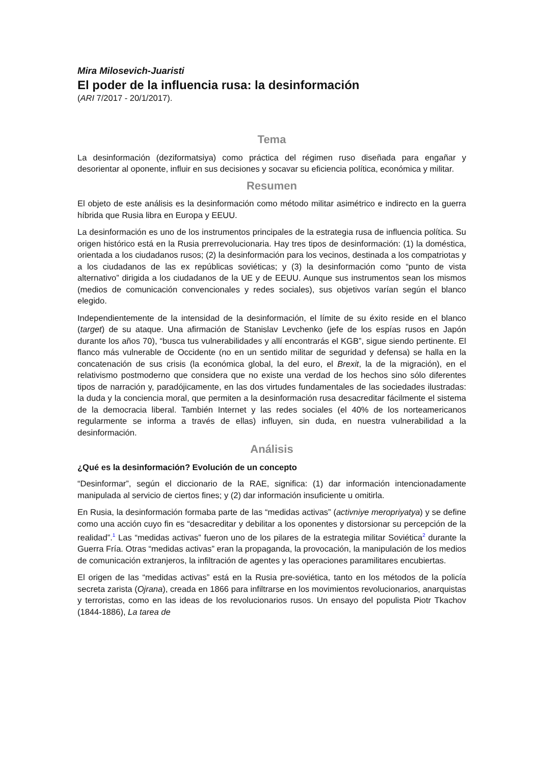Mira Milosevich-Juaristi
El poder de la influencia rusa: la desinformación
(ARI 7/2017 - 20/1/2017).
Tema
La desinformación (deziformatsiya) como práctica del régimen ruso diseñada para engañar y desorientar al oponente, influir en sus decisiones y socavar su eficiencia política, económica y militar.
Resumen
El objeto de este análisis es la desinformación como método militar asimétrico e indirecto en la guerra híbrida que Rusia libra en Europa y EEUU.
La desinformación es uno de los instrumentos principales de la estrategia rusa de influencia política. Su origen histórico está en la Rusia prerrevolucionaria. Hay tres tipos de desinformación: (1) la doméstica, orientada a los ciudadanos rusos; (2) la desinformación para los vecinos, destinada a los compatriotas y a los ciudadanos de las ex repúblicas soviéticas; y (3) la desinformación como “punto de vista alternativo” dirigida a los ciudadanos de la UE y de EEUU. Aunque sus instrumentos sean los mismos (medios de comunicación convencionales y redes sociales), sus objetivos varían según el blanco elegido.
Independientemente de la intensidad de la desinformación, el límite de su éxito reside en el blanco (target) de su ataque. Una afirmación de Stanislav Levchenko (jefe de los espías rusos en Japón durante los años 70), “busca tus vulnerabilidades y allí encontrarás el KGB”, sigue siendo pertinente. El flanco más vulnerable de Occidente (no en un sentido militar de seguridad y defensa) se halla en la concatenación de sus crisis (la económica global, la del euro, el Brexit, la de la migración), en el relativismo postmoderno que considera que no existe una verdad de los hechos sino sólo diferentes tipos de narración y, paradójicamente, en las dos virtudes fundamentales de las sociedades ilustradas: la duda y la conciencia moral, que permiten a la desinformación rusa desacreditar fácilmente el sistema de la democracia liberal. También Internet y las redes sociales (el 40% de los norteamericanos regularmente se informa a través de ellas) influyen, sin duda, en nuestra vulnerabilidad a la desinformación.
Análisis
¿Qué es la desinformación? Evolución de un concepto
“Desinformar”, según el diccionario de la RAE, significa: (1) dar información intencionadamente manipulada al servicio de ciertos fines; y (2) dar información insuficiente u omitirla.
En Rusia, la desinformación formaba parte de las “medidas activas” (activniye meropriyatya) y se define como una acción cuyo fin es “desacreditar y debilitar a los oponentes y distorsionar su percepción de la realidad”.<sup>1</sup> Las “medidas activas” fueron uno de los pilares de la estrategia militar Soviética<sup>2</sup> durante la Guerra Fría. Otras “medidas activas” eran la propaganda, la provocación, la manipulación de los medios de comunicación extranjeros, la infiltración de agentes y las operaciones paramilitares encubiertas.
El origen de las “medidas activas” está en la Rusia pre-soviética, tanto en los métodos de la policía secreta zarista (Ojrana), creada en 1866 para infiltrarse en los movimientos revolucionarios, anarquistas y terroristas, como en las ideas de los revolucionarios rusos. Un ensayo del populista Piotr Tkachov (1844-1886), La tarea de